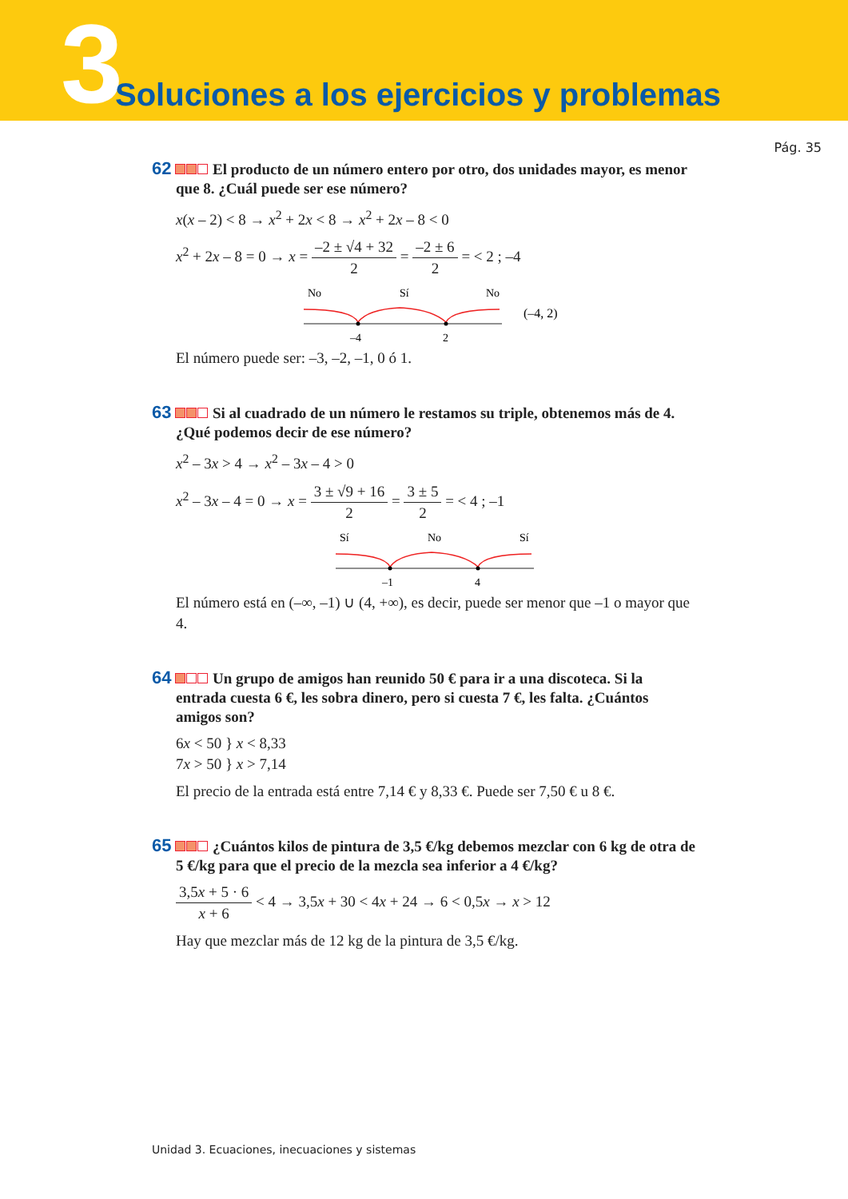3 Soluciones a los ejercicios y problemas
Pág. 35
62 El producto de un número entero por otro, dos unidades mayor, es menor que 8. ¿Cuál puede ser ese número?
x(x – 2) < 8 → x<sup>2</sup> + 2x < 8 → x<sup>2</sup> + 2x – 8 < 0
x<sup>2</sup> + 2x – 8 = 0 → x = –2 ± √4 + 32 2 = –2 ± 6 2 = < 2 ; –4
No
Sí
No
–4
2
(–4, 2)
El número puede ser: –3, –2, –1, 0 ó 1.
63 Si al cuadrado de un número le restamos su triple, obtenemos más de 4. ¿Qué podemos decir de ese número?
x<sup>2</sup> – 3x > 4 → x<sup>2</sup> – 3x – 4 > 0
x<sup>2</sup> – 3x – 4 = 0 → x = 3 ± √9 + 16 2 = 3 ± 5 2 = < 4 ; –1
Sí
No
Sí
–1
4
El número está en (–∞, –1) ∪ (4, +∞), es decir, puede ser menor que –1 o mayor que 4.
64 Un grupo de amigos han reunido 50 € para ir a una discoteca. Si la entrada cuesta 6 €, les sobra dinero, pero si cuesta 7 €, les falta. ¿Cuántos amigos son?
6x < 50 } x < 8,33
7x > 50 } x > 7,14
El precio de la entrada está entre 7,14 € y 8,33 €. Puede ser 7,50 € u 8 €.
65 ¿Cuántos kilos de pintura de 3,5 €/kg debemos mezclar con 6 kg de otra de 5 €/kg para que el precio de la mezcla sea inferior a 4 €/kg?
3,5x + 5 · 6 x + 6 < 4 → 3,5x + 30 < 4x + 24 → 6 < 0,5x → x > 12
Hay que mezclar más de 12 kg de la pintura de 3,5 €/kg.
Unidad 3. Ecuaciones, inecuaciones y sistemas